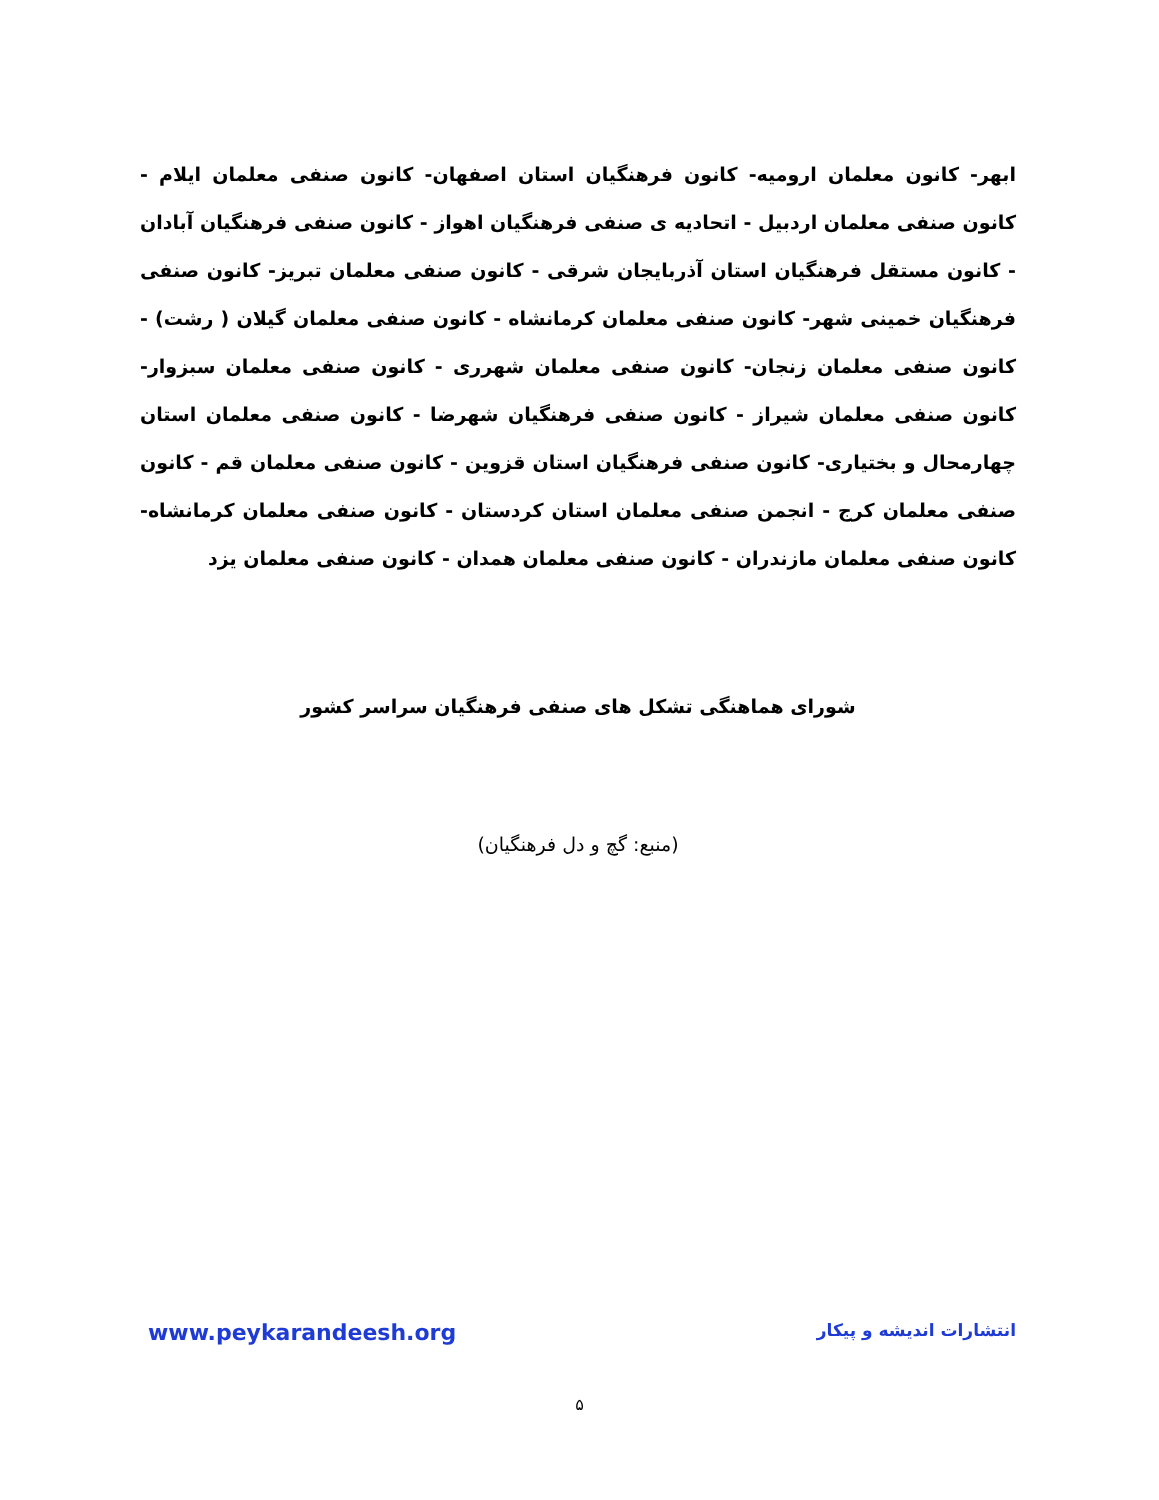ابهر- کانون معلمان ارومیه- کانون فرهنگیان استان اصفهان- کانون صنفی معلمان ایلام - کانون صنفی معلمان اردبیل - اتحادیه ی صنفی فرهنگیان اهواز - کانون صنفی فرهنگیان آبادان - کانون مستقل فرهنگیان استان آذربایجان شرقی - کانون صنفی معلمان تبریز- کانون صنفی فرهنگیان خمینی شهر- کانون صنفی معلمان کرمانشاه - کانون صنفی معلمان گیلان ( رشت) - کانون صنفی معلمان زنجان- کانون صنفی معلمان شهرری - کانون صنفی معلمان سبزوار- کانون صنفی معلمان شیراز - کانون صنفی فرهنگیان شهرضا - کانون صنفی معلمان استان چهارمحال و بختیاری- کانون صنفی فرهنگیان استان قزوین - کانون صنفی معلمان قم - کانون صنفی معلمان کرج - انجمن صنفی معلمان استان کردستان - کانون صنفی معلمان کرمانشاه- کانون صنفی معلمان مازندران - کانون صنفی معلمان همدان - کانون صنفی معلمان یزد
شورای هماهنگی تشکل های صنفی فرهنگیان سراسر کشور
(منبع: گچ و دل فرهنگیان)
www.peykarandeesh.org انتشارات اندیشه و پیکار
۵